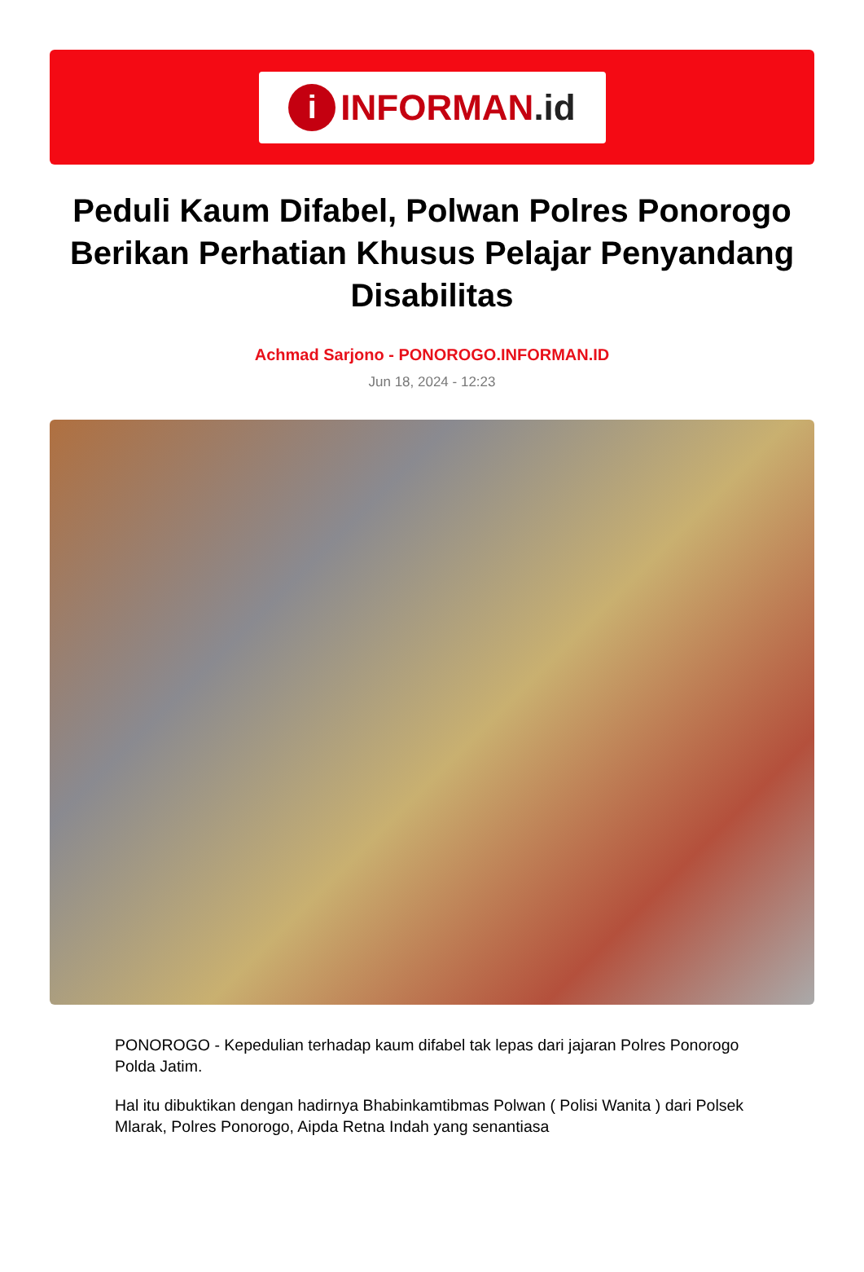i INFORMAN.id
Peduli Kaum Difabel, Polwan Polres Ponorogo Berikan Perhatian Khusus Pelajar Penyandang Disabilitas
Achmad Sarjono - PONOROGO.INFORMAN.ID
Jun 18, 2024 - 12:23
PONOROGO - Kepedulian terhadap kaum difabel tak lepas dari jajaran Polres Ponorogo Polda Jatim.
Hal itu dibuktikan dengan hadirnya Bhabinkamtibmas Polwan ( Polisi Wanita ) dari Polsek Mlarak, Polres Ponorogo, Aipda Retna Indah yang senantiasa